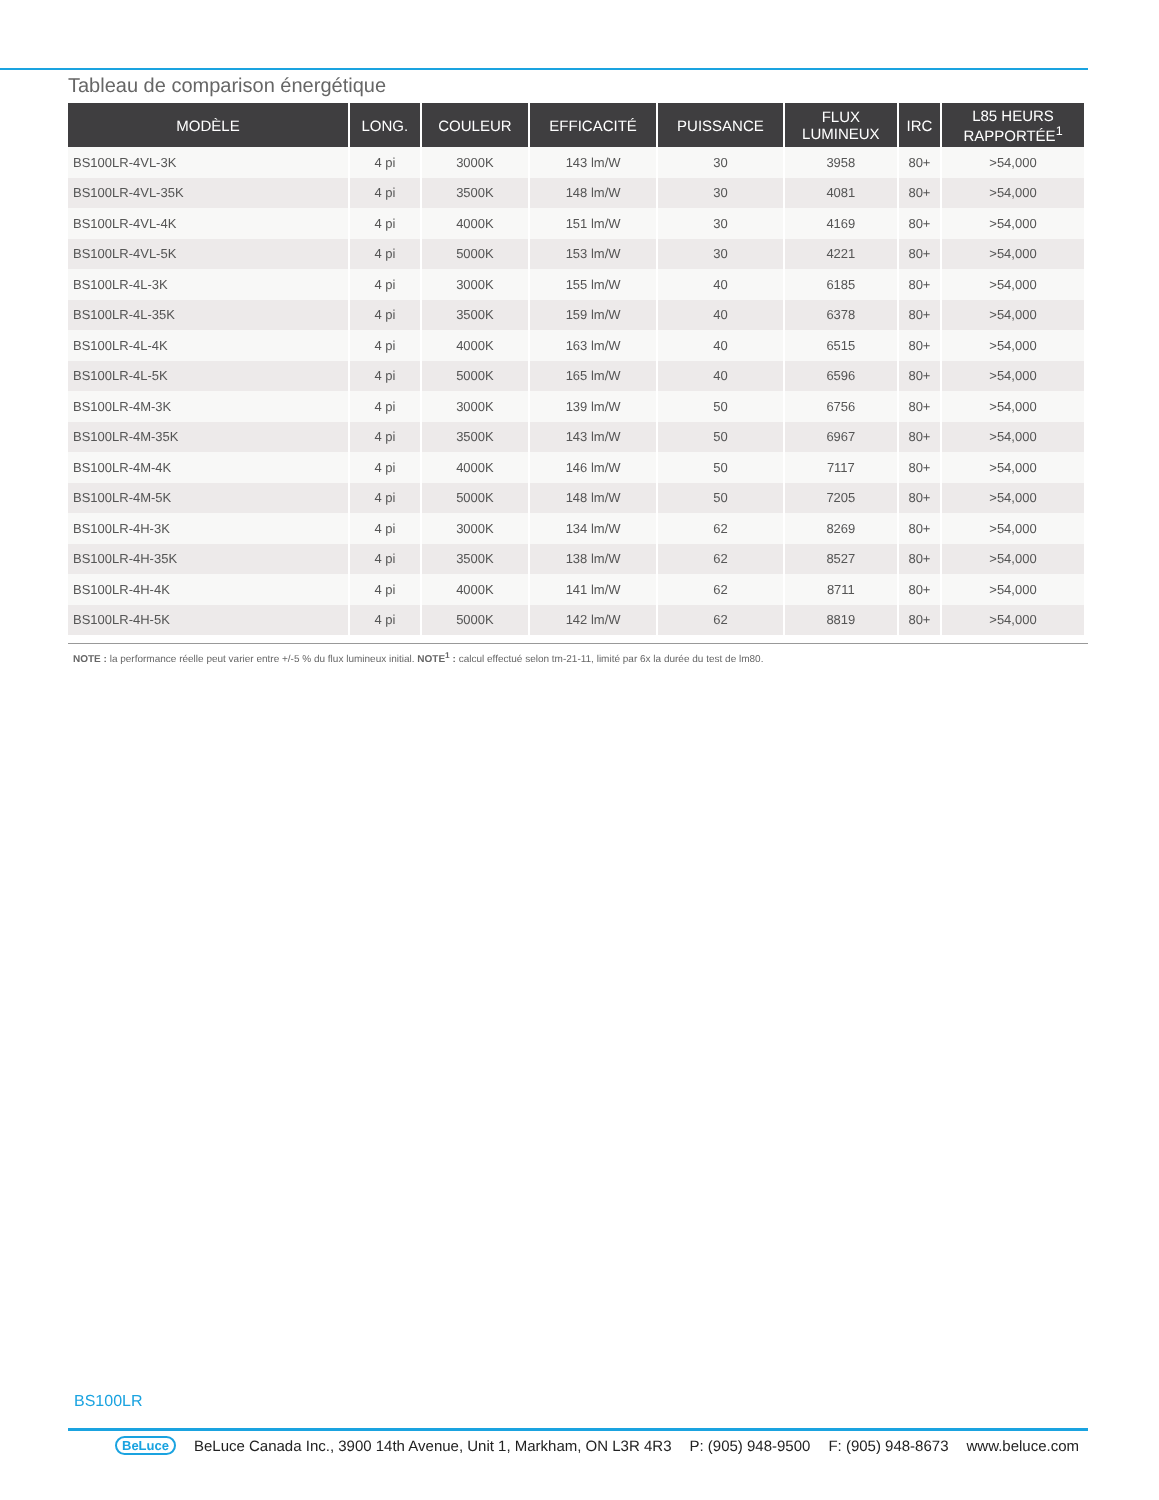Tableau de comparison énergétique
| MODÈLE | LONG. | COULEUR | EFFICACITÉ | PUISSANCE | FLUX LUMINEUX | IRC | L85 HEURS RAPPORTÉE<sup>1</sup> |
| --- | --- | --- | --- | --- | --- | --- | --- |
| BS100LR-4VL-3K | 4 pi | 3000K | 143 lm/W | 30 | 3958 | 80+ | >54,000 |
| BS100LR-4VL-35K | 4 pi | 3500K | 148 lm/W | 30 | 4081 | 80+ | >54,000 |
| BS100LR-4VL-4K | 4 pi | 4000K | 151 lm/W | 30 | 4169 | 80+ | >54,000 |
| BS100LR-4VL-5K | 4 pi | 5000K | 153 lm/W | 30 | 4221 | 80+ | >54,000 |
| BS100LR-4L-3K | 4 pi | 3000K | 155 lm/W | 40 | 6185 | 80+ | >54,000 |
| BS100LR-4L-35K | 4 pi | 3500K | 159 lm/W | 40 | 6378 | 80+ | >54,000 |
| BS100LR-4L-4K | 4 pi | 4000K | 163 lm/W | 40 | 6515 | 80+ | >54,000 |
| BS100LR-4L-5K | 4 pi | 5000K | 165 lm/W | 40 | 6596 | 80+ | >54,000 |
| BS100LR-4M-3K | 4 pi | 3000K | 139 lm/W | 50 | 6756 | 80+ | >54,000 |
| BS100LR-4M-35K | 4 pi | 3500K | 143 lm/W | 50 | 6967 | 80+ | >54,000 |
| BS100LR-4M-4K | 4 pi | 4000K | 146 lm/W | 50 | 7117 | 80+ | >54,000 |
| BS100LR-4M-5K | 4 pi | 5000K | 148 lm/W | 50 | 7205 | 80+ | >54,000 |
| BS100LR-4H-3K | 4 pi | 3000K | 134 lm/W | 62 | 8269 | 80+ | >54,000 |
| BS100LR-4H-35K | 4 pi | 3500K | 138 lm/W | 62 | 8527 | 80+ | >54,000 |
| BS100LR-4H-4K | 4 pi | 4000K | 141 lm/W | 62 | 8711 | 80+ | >54,000 |
| BS100LR-4H-5K | 4 pi | 5000K | 142 lm/W | 62 | 8819 | 80+ | >54,000 |
NOTE : la performance réelle peut varier entre +/-5 % du flux lumineux initial. NOTE<sup>1</sup> : calcul effectué selon tm-21-11, limité par 6x la durée du test de lm80.
BS100LR
BeLuce BeLuce Canada Inc., 3900 14th Avenue, Unit 1, Markham, ON L3R 4R3 P: (905) 948-9500 F: (905) 948-8673 www.beluce.com